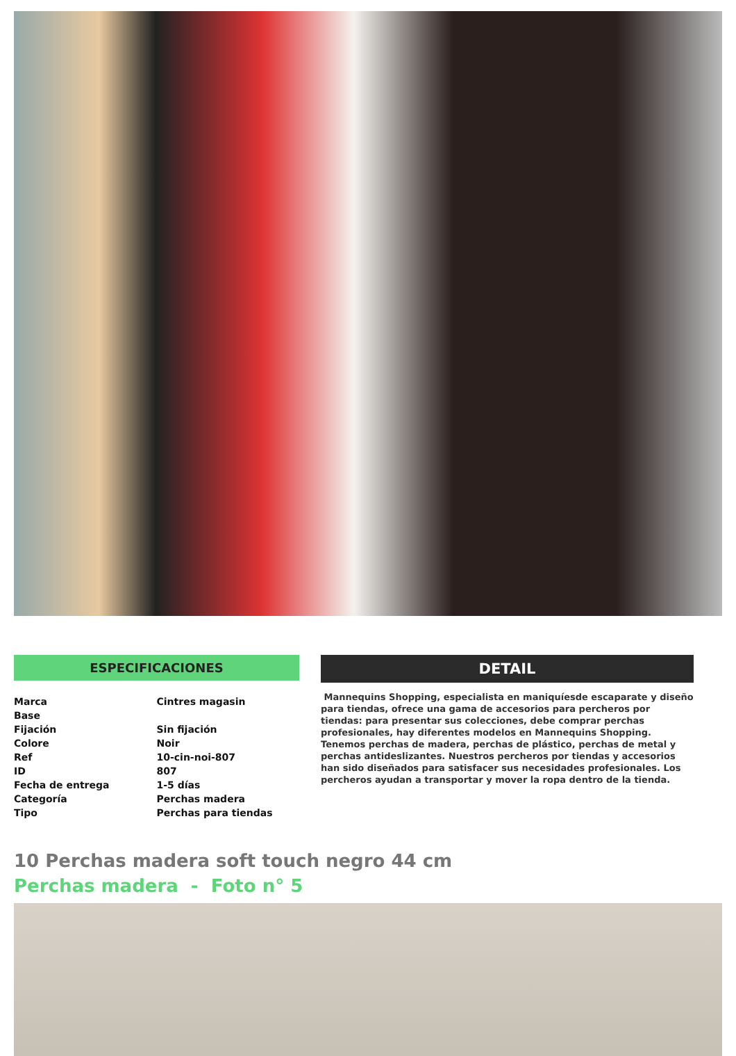ESPECIFICACIONES
| Marca | Cintres magasin |
| Base | |
| Fijación | Sin fijación |
| Colore | Noir |
| Ref | 10-cin-noi-807 |
| ID | 807 |
| Fecha de entrega | 1-5 días |
| Categoría | Perchas madera |
| Tipo | Perchas para tiendas |
DETAIL
Mannequins Shopping, especialista en maniquíesde escaparate y diseño para tiendas, ofrece una gama de accesorios para percheros por tiendas: para presentar sus colecciones, debe comprar perchas profesionales, hay diferentes modelos en Mannequins Shopping. Tenemos perchas de madera, perchas de plástico, perchas de metal y perchas antideslizantes. Nuestros percheros por tiendas y accesorios han sido diseñados para satisfacer sus necesidades profesionales. Los percheros ayudan a transportar y mover la ropa dentro de la tienda.
10 Perchas madera soft touch negro 44 cm
Perchas madera - Foto n° 5